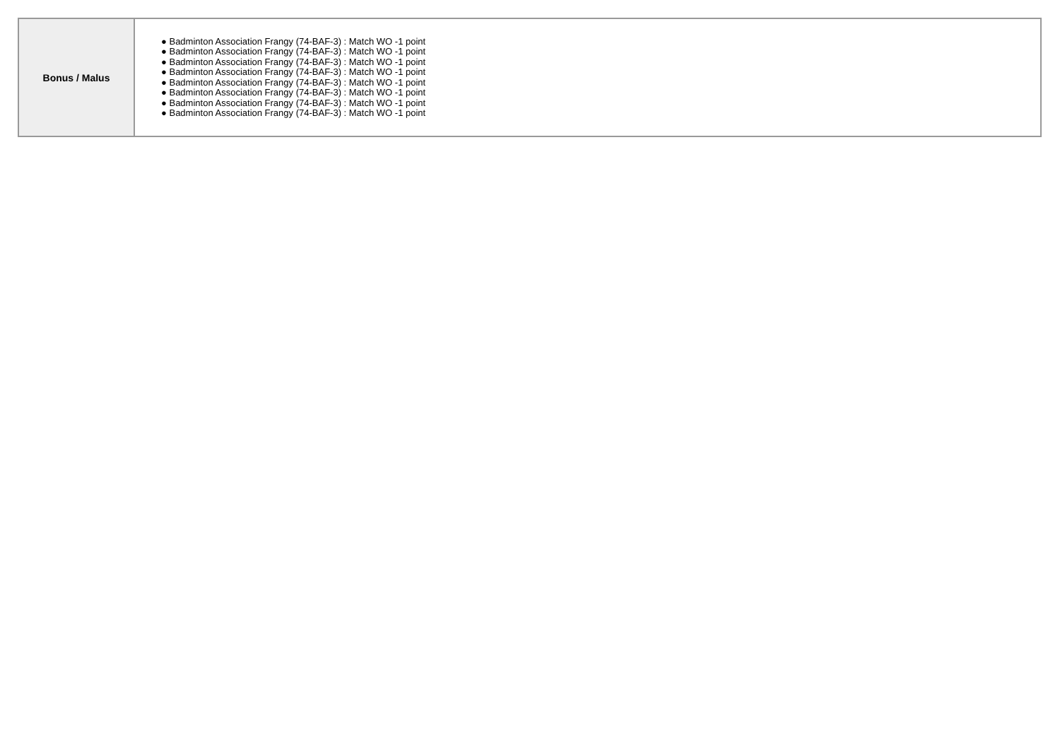| Bonus / Malus | ● Badminton Association Frangy (74-BAF-3) : Match WO -1 point ● Badminton Association Frangy (74-BAF-3) : Match WO -1 point ● Badminton Association Frangy (74-BAF-3) : Match WO -1 point ● Badminton Association Frangy (74-BAF-3) : Match WO -1 point ● Badminton Association Frangy (74-BAF-3) : Match WO -1 point ● Badminton Association Frangy (74-BAF-3) : Match WO -1 point ● Badminton Association Frangy (74-BAF-3) : Match WO -1 point ● Badminton Association Frangy (74-BAF-3) : Match WO -1 point |